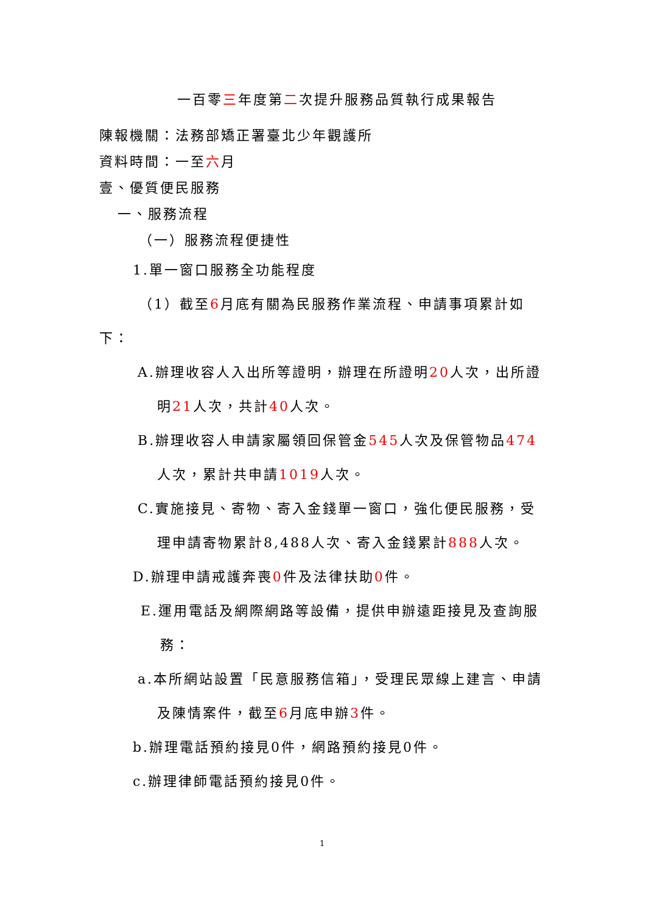一百零三年度第二次提升服務品質執行成果報告
陳報機關：法務部矯正署臺北少年觀護所
資料時間：一至六月
壹、優質便民服務
一、服務流程
（一）服務流程便捷性
1.單一窗口服務全功能程度
（1）截至6月底有關為民服務作業流程、申請事項累計如下：
A.辦理收容人入出所等證明，辦理在所證明20人次，出所證明21人次，共計40人次。
B.辦理收容人申請家屬領回保管金545人次及保管物品474人次，累計共申請1019人次。
C.實施接見、寄物、寄入金錢單一窗口，強化便民服務，受理申請寄物累計8,488人次、寄入金錢累計888人次。
D.辦理申請戒護奔喪0件及法律扶助0件。
E.運用電話及網際網路等設備，提供申辦遠距接見及查詢服務：
a.本所網站設置「民意服務信箱」，受理民眾線上建言、申請及陳情案件，截至6月底申辦3件。
b.辦理電話預約接見0件，網路預約接見0件。
c.辦理律師電話預約接見0件。
1